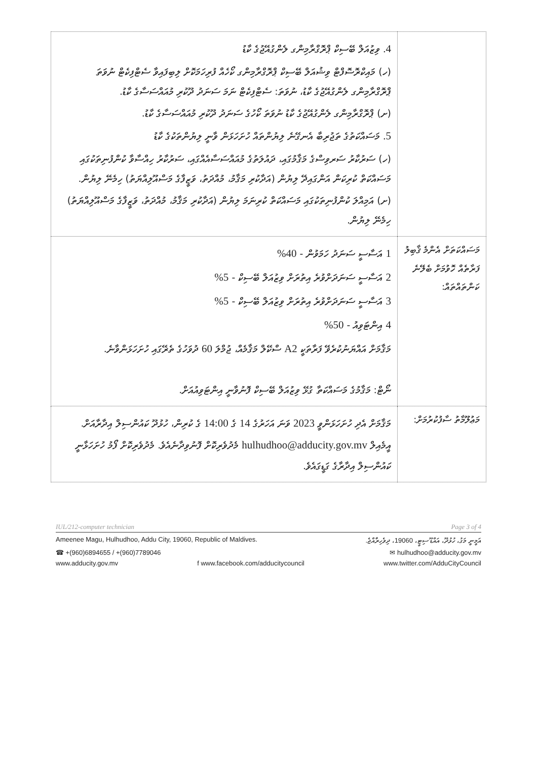| | 4. ވިޒުއަލް ބޭސިކް ޕްރޮގްރާމިންގ ލެންގުއޭޖުގެ ކާޑު (ހ) މައިކްރޮސޮފްޓް ވިޝުއަލް ބޭސިކް ޕްރޮގްރާމިންގ ކޯހެއް ފުރިހަމަކޮށް ލިބިފައިވާ ސެޓްފިކެޓް ނުވަތަ ޕްރޮގްރާމިންގ ލެންގުއޭޖުގެ ކާޑު، ނުވަތަ: ސެޓްފިކެޓް ނަމަ ސަނަދު ދޫކުރި މުއައްސަސާގެ ކާޑު. (ށ) ޕްރޮގްރާމިންގ ލެންގުއޭޖުގެ ކާޑު ނުވަތަ ކޯހުގެ ސަނަދު ދޫކުރި މުއައްސަސާގެ ކާޑު. 5. މަސައްކަތުގެ ތަޖުރިބާ އެނގޭނެ ލިޔުންތައް ހުށަހަޅަން ވާނީ ލިޔުންތަކުގެ ކާޑު (ހ) ސަރުކާރު ސަރވިސްގެ މަޤާމުގައި، ދައުލަތުގެ މުއައްސަސާއެއްގައި، ސަރުކާރު ހިއްސާވާ ކުންފުނިތަކުގައި މަސައްކަތް ކުރިކަން އަންގައިދޭ ލިޔުން (އަދާކުރި މަޤާމު، މުއްދަތު، ވަޒީފާގެ މަސްއޫލިއްޔަތު) ހިމެނޭ ލިޔުން. (ށ) އަމިއްލަ ކުންފުނިތަކުގައި މަސައްކަތް ކުރިނަމަ ލިޔުން (އަދާކުރި މަޤާމު، މުއްދަތު، ވަޒީފާގެ މަސްއޫލިއްޔަތު) ހިމެނޭ ލިޔުން. |
| މަސައްކަތަށް އެންމެ ޤާބިލު ފަރާތެއް ހޮވުމަށް ބެލޭނެ ކަންތައްތައް: | 1 އަސާސީ ސަނަދު ހަމަވުން - 40% 2 އަސާސީ ސަނަދަށްވުރެ އިތުރަށް ވިޒުއަލް ބޭސިކް - 5% 3 އަސާސީ ސަނަދަށްވުރެ އިތުރަށް ވިޒުއަލް ބޭސިކް - 5% 4 އިންޓަވިއު - 50% މަޤާމަށް އައްޔަނުކުރެވޭ ފަރާތަކީ A2 ސްކޭލް މަޤާމެއް، ޖުމްލަ 60 ދުވަހުގެ ތެރޭގައި ހުށަހަޅަންވާނެ. ނޯޓް: މަޤާމުގެ މަސައްކަތާ ގުޅޭ ވިޒުއަލް ބޭސިކް ފޮނުވާނީ އިންޓަވިއުއަށް. |
| މަޢުލޫމާތު ސާފުކުރުމަށް: | މަޤާމަށް އެދި ހުށަހަޅަންވީ 2023 ވަނަ އަހަރުގެ 14 ގެ 14:00 ގެ ކުރިން، ހުޅުދޫ ކައުންސިލް އިދާރާއަށް. އީމެއިލް hulhudhoo@adducity.gov.mv މެދުވެރިކޮށް ފޮނުވިދާނެއެވެ. މެދުވެރިކޮށް ފޯމު ހުށަހަޅާނީ ކައުންސިލް އިދާރާގެ ގަޑީގައެވެ. |
IUL/212-computer technician Page 3 of 4
Ameenee Magu, Hulhudhoo, Addu City, 19060, Republic of Maldives. އަމީނީ މަގު، ހުޅުދޫ، އައްޑޫ ސިޓީ، 19060، ދިވެހިރާއްޖެ.
☎ +(960)6894655 / +(960)7789046 ✉ hulhudhoo@adducity.gov.mv
www.adducity.gov.mv f www.facebook.com/adducitycouncil www.twitter.com/AdduCityCouncil